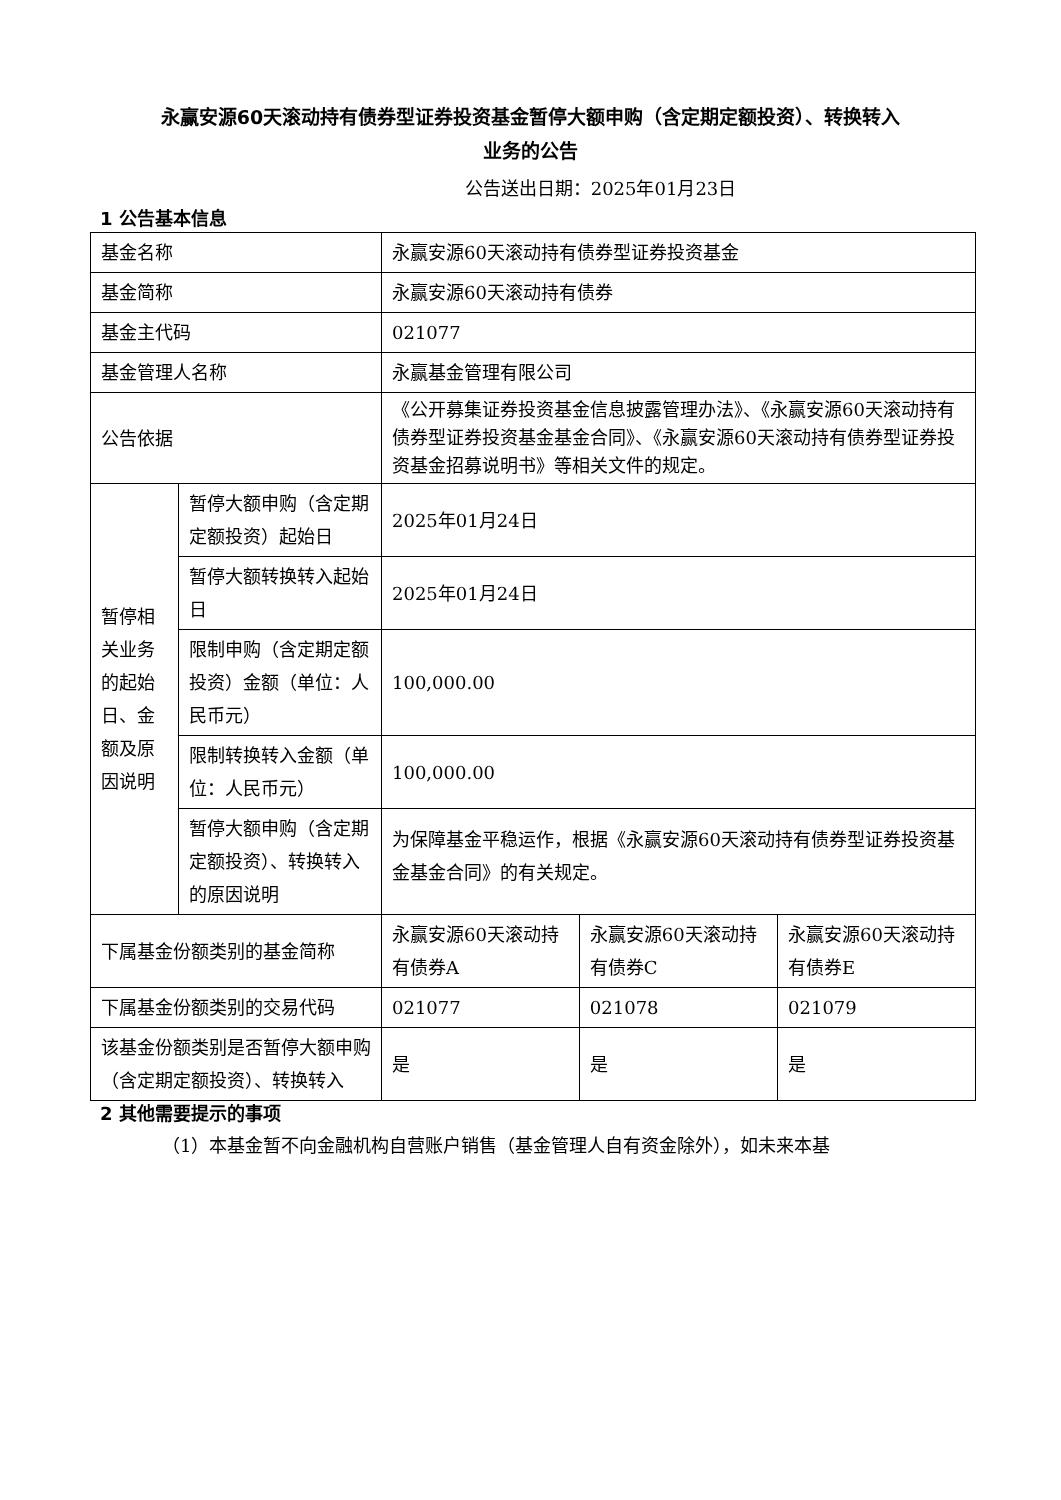永赢安源60天滚动持有债券型证券投资基金暂停大额申购（含定期定额投资）、转换转入
业务的公告
公告送出日期：2025年01月23日
1 公告基本信息
| 基金名称 | | 永赢安源60天滚动持有债券型证券投资基金 | | |
| 基金简称 | | 永赢安源60天滚动持有债券 | | |
| 基金主代码 | | 021077 | | |
| 基金管理人名称 | | 永赢基金管理有限公司 | | |
| 公告依据 | | 《公开募集证券投资基金信息披露管理办法》、《永赢安源60天滚动持有债券型证券投资基金基金合同》、《永赢安源60天滚动持有债券型证券投资基金招募说明书》等相关文件的规定。 | | |
| 暂停相关业务的起始日、金额及原因说明 | 暂停大额申购（含定期定额投资）起始日 | 2025年01月24日 | | |
| | 暂停大额转换转入起始日 | 2025年01月24日 | | |
| | 限制申购（含定期定额投资）金额（单位：人民币元） | 100,000.00 | | |
| | 限制转换转入金额（单位：人民币元） | 100,000.00 | | |
| | 暂停大额申购（含定期定额投资）、转换转入的原因说明 | 为保障基金平稳运作，根据《永赢安源60天滚动持有债券型证券投资基金基金合同》的有关规定。 | | |
| 下属基金份额类别的基金简称 | | 永赢安源60天滚动持有债券A | 永赢安源60天滚动持有债券C | 永赢安源60天滚动持有债券E |
| 下属基金份额类别的交易代码 | | 021077 | 021078 | 021079 |
| 该基金份额类别是否暂停大额申购（含定期定额投资）、转换转入 | | 是 | 是 | 是 |
2 其他需要提示的事项
（1）本基金暂不向金融机构自营账户销售（基金管理人自有资金除外），如未来本基